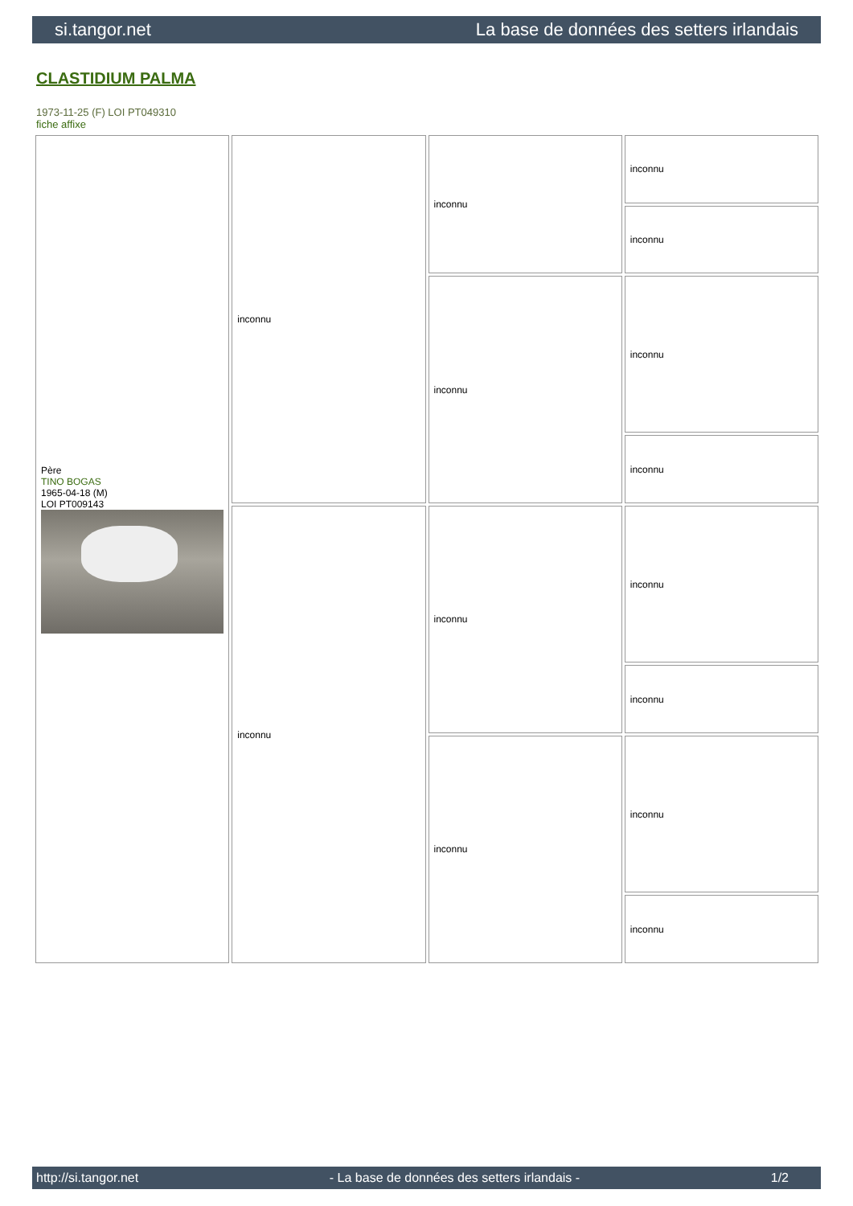si.tangor.net La base de données des setters irlandais
CLASTIDIUM PALMA
1973-11-25 (F) LOI PT049310
fiche affixe
| Père TINO BOGAS 1965-04-18 (M) LOI PT009143 | inconnu | inconnu | inconnu |
| | | | inconnu |
| | | inconnu | inconnu |
| | | | inconnu |
| | inconnu | inconnu | inconnu |
| | | | inconnu |
| | | inconnu | inconnu |
| | | | inconnu |
http://si.tangor.net - La base de données des setters irlandais - 1/2